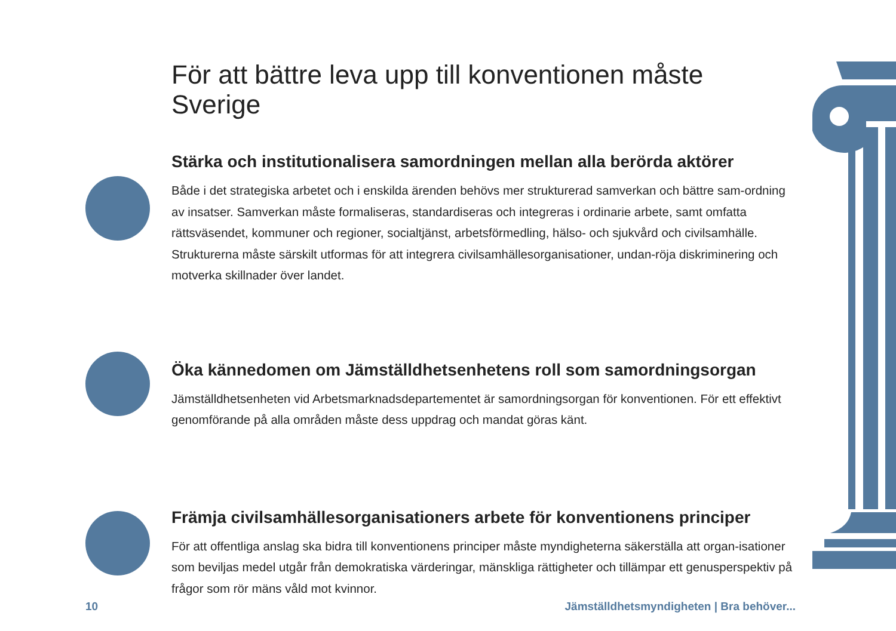För att bättre leva upp till konventionen måste Sverige
Stärka och institutionalisera samordningen mellan alla berörda aktörer
Både i det strategiska arbetet och i enskilda ärenden behövs mer strukturerad samverkan och bättre sam-ordning av insatser. Samverkan måste formaliseras, standardiseras och integreras i ordinarie arbete, samt omfatta rättsväsendet, kommuner och regioner, socialtjänst, arbetsförmedling, hälso- och sjukvård och civilsamhälle. Strukturerna måste särskilt utformas för att integrera civilsamhällesorganisationer, undan-röja diskriminering och motverka skillnader över landet.
Öka kännedomen om Jämställdhetsenhetens roll som samordningsorgan
Jämställdhetsenheten vid Arbetsmarknadsdepartementet är samordningsorgan för konventionen. För ett effektivt genomförande på alla områden måste dess uppdrag och mandat göras känt.
Främja civilsamhällesorganisationers arbete för konventionens principer
För att offentliga anslag ska bidra till konventionens principer måste myndigheterna säkerställa att organ-isationer som beviljas medel utgår från demokratiska värderingar, mänskliga rättigheter och tillämpar ett genusperspektiv på frågor som rör mäns våld mot kvinnor.
10 Jämställdhetsmyndigheten | Bra behöver...